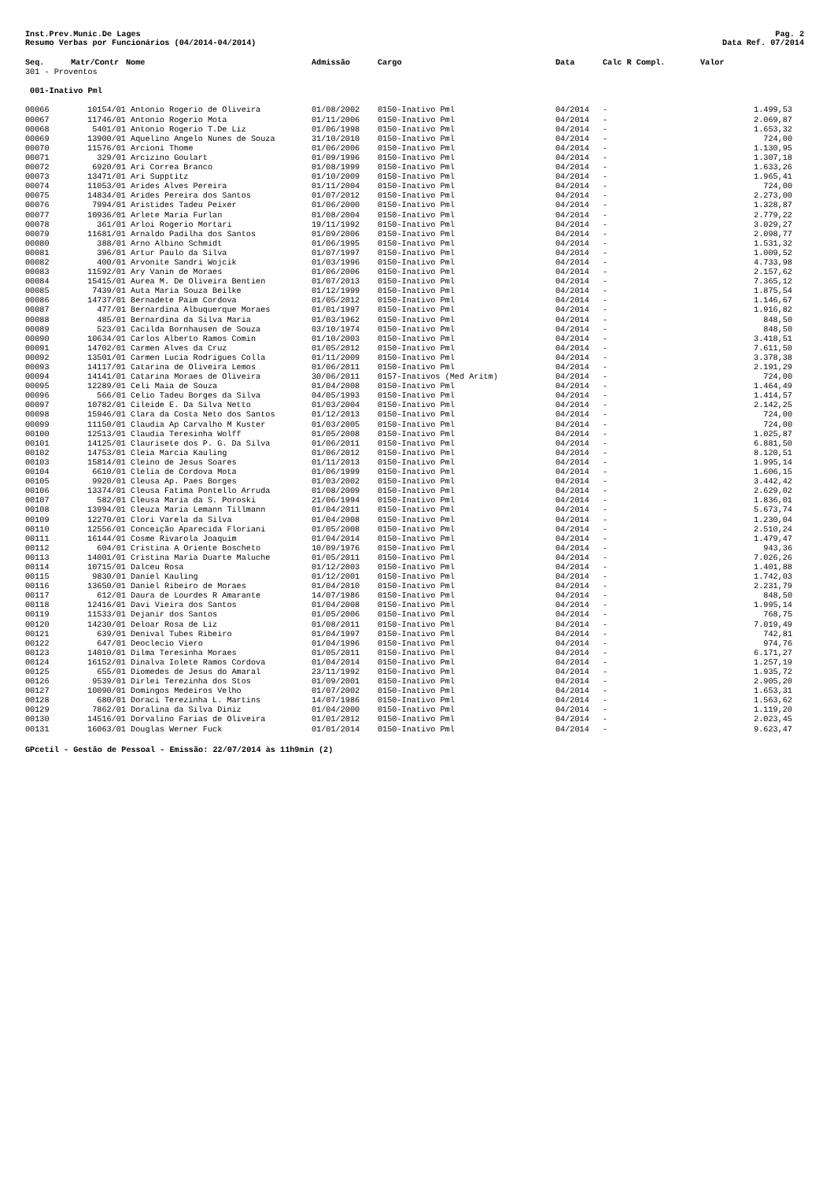Inst.Prev.Munic.De Lages Pag. 2
Resumo Verbas por Funcionários (04/2014-04/2014) Data Ref. 07/2014
| Seq. | Matr/Contr | Nome | Admissão | Cargo | Data | Calc R Compl. | Valor |
| --- | --- | --- | --- | --- | --- | --- | --- |
| 301 - Proventos | | | | | | | |
| 001-Inativo Pml | | | | | | | |
| 00066 | 10154/01 | Antonio Rogerio de Oliveira | 01/08/2002 | 0150-Inativo Pml | 04/2014 | - | 1.499,53 |
| 00067 | 11746/01 | Antonio Rogerio Mota | 01/11/2006 | 0150-Inativo Pml | 04/2014 | - | 2.069,87 |
| 00068 | 5401/01 | Antonio Rogerio T.De Liz | 01/06/1998 | 0150-Inativo Pml | 04/2014 | - | 1.653,32 |
| 00069 | 13900/01 | Aquelino Angelo Nunes de Souza | 31/10/2010 | 0150-Inativo Pml | 04/2014 | - | 724,00 |
| 00070 | 11576/01 | Arcioni Thome | 01/06/2006 | 0150-Inativo Pml | 04/2014 | - | 1.130,95 |
| 00071 | 329/01 | Arcizino Goulart | 01/09/1996 | 0150-Inativo Pml | 04/2014 | - | 1.307,18 |
| 00072 | 6920/01 | Ari Correa Branco | 01/08/1999 | 0150-Inativo Pml | 04/2014 | - | 1.633,26 |
| 00073 | 13471/01 | Ari Supptitz | 01/10/2009 | 0150-Inativo Pml | 04/2014 | - | 1.965,41 |
| 00074 | 11053/01 | Arides Alves Pereira | 01/11/2004 | 0150-Inativo Pml | 04/2014 | - | 724,00 |
| 00075 | 14834/01 | Arides Pereira dos Santos | 01/07/2012 | 0150-Inativo Pml | 04/2014 | - | 2.273,00 |
| 00076 | 7994/01 | Aristides Tadeu Peixer | 01/06/2000 | 0150-Inativo Pml | 04/2014 | - | 1.328,87 |
| 00077 | 10936/01 | Arlete Maria Furlan | 01/08/2004 | 0150-Inativo Pml | 04/2014 | - | 2.779,22 |
| 00078 | 361/01 | Arloi Rogerio Mortari | 19/11/1992 | 0150-Inativo Pml | 04/2014 | - | 3.029,27 |
| 00079 | 11681/01 | Arnaldo Padilha dos Santos | 01/09/2006 | 0150-Inativo Pml | 04/2014 | - | 2.098,77 |
| 00080 | 388/01 | Arno Albino Schmidt | 01/06/1995 | 0150-Inativo Pml | 04/2014 | - | 1.531,32 |
| 00081 | 396/01 | Artur Paulo da Silva | 01/07/1997 | 0150-Inativo Pml | 04/2014 | - | 1.009,52 |
| 00082 | 400/01 | Arvonite Sandri Wojcik | 01/03/1996 | 0150-Inativo Pml | 04/2014 | - | 4.733,98 |
| 00083 | 11592/01 | Ary Vanin de Moraes | 01/06/2006 | 0150-Inativo Pml | 04/2014 | - | 2.157,62 |
| 00084 | 15415/01 | Aurea M. De Oliveira Bentien | 01/07/2013 | 0150-Inativo Pml | 04/2014 | - | 7.365,12 |
| 00085 | 7439/01 | Auta Maria Souza Beilke | 01/12/1999 | 0150-Inativo Pml | 04/2014 | - | 1.875,54 |
| 00086 | 14737/01 | Bernadete Paim Cordova | 01/05/2012 | 0150-Inativo Pml | 04/2014 | - | 1.146,67 |
| 00087 | 477/01 | Bernardina Albuquerque Moraes | 01/01/1997 | 0150-Inativo Pml | 04/2014 | - | 1.916,82 |
| 00088 | 485/01 | Bernardina da Silva Maria | 01/03/1962 | 0150-Inativo Pml | 04/2014 | - | 848,50 |
| 00089 | 523/01 | Cacilda Bornhausen de Souza | 03/10/1974 | 0150-Inativo Pml | 04/2014 | - | 848,50 |
| 00090 | 10634/01 | Carlos Alberto Ramos Comin | 01/10/2003 | 0150-Inativo Pml | 04/2014 | - | 3.418,51 |
| 00091 | 14702/01 | Carmen Alves da Cruz | 01/05/2012 | 0150-Inativo Pml | 04/2014 | - | 7.611,50 |
| 00092 | 13501/01 | Carmen Lucia Rodrigues Colla | 01/11/2009 | 0150-Inativo Pml | 04/2014 | - | 3.378,38 |
| 00093 | 14117/01 | Catarina de Oliveira Lemos | 01/06/2011 | 0150-Inativo Pml | 04/2014 | - | 2.191,29 |
| 00094 | 14141/01 | Catarina Moraes de Oliveira | 30/06/2011 | 0157-Inativos (Med Aritm) | 04/2014 | - | 724,00 |
| 00095 | 12289/01 | Celi Maia de Souza | 01/04/2008 | 0150-Inativo Pml | 04/2014 | - | 1.464,49 |
| 00096 | 566/01 | Celio Tadeu Borges da Silva | 04/05/1993 | 0150-Inativo Pml | 04/2014 | - | 1.414,57 |
| 00097 | 10782/01 | Cileide E. Da Silva Netto | 01/03/2004 | 0150-Inativo Pml | 04/2014 | - | 2.142,25 |
| 00098 | 15946/01 | Clara da Costa Neto dos Santos | 01/12/2013 | 0150-Inativo Pml | 04/2014 | - | 724,00 |
| 00099 | 11150/01 | Claudia Ap Carvalho M Kuster | 01/03/2005 | 0150-Inativo Pml | 04/2014 | - | 724,00 |
| 00100 | 12513/01 | Claudia Teresinha Wolff | 01/05/2008 | 0150-Inativo Pml | 04/2014 | - | 1.025,87 |
| 00101 | 14125/01 | Claurisete dos P. G. Da Silva | 01/06/2011 | 0150-Inativo Pml | 04/2014 | - | 6.881,50 |
| 00102 | 14753/01 | Cleia Marcia Kauling | 01/06/2012 | 0150-Inativo Pml | 04/2014 | - | 8.120,51 |
| 00103 | 15814/01 | Cleino de Jesus Soares | 01/11/2013 | 0150-Inativo Pml | 04/2014 | - | 1.995,14 |
| 00104 | 6610/01 | Clelia de Cordova Mota | 01/06/1999 | 0150-Inativo Pml | 04/2014 | - | 1.606,15 |
| 00105 | 9920/01 | Cleusa Ap. Paes Borges | 01/03/2002 | 0150-Inativo Pml | 04/2014 | - | 3.442,42 |
| 00106 | 13374/01 | Cleusa Fatima Pontello Arruda | 01/08/2009 | 0150-Inativo Pml | 04/2014 | - | 2.629,02 |
| 00107 | 582/01 | Cleusa Maria da S. Poroski | 21/06/1994 | 0150-Inativo Pml | 04/2014 | - | 1.836,01 |
| 00108 | 13994/01 | Cleuza Maria Lemann Tillmann | 01/04/2011 | 0150-Inativo Pml | 04/2014 | - | 5.673,74 |
| 00109 | 12270/01 | Clori Varela da Silva | 01/04/2008 | 0150-Inativo Pml | 04/2014 | - | 1.230,04 |
| 00110 | 12556/01 | Conceição Aparecida Floriani | 01/05/2008 | 0150-Inativo Pml | 04/2014 | - | 2.510,24 |
| 00111 | 16144/01 | Cosme Rivarola Joaquim | 01/04/2014 | 0150-Inativo Pml | 04/2014 | - | 1.479,47 |
| 00112 | 604/01 | Cristina A Oriente Boscheto | 10/09/1976 | 0150-Inativo Pml | 04/2014 | - | 943,36 |
| 00113 | 14001/01 | Cristina Maria Duarte Maluche | 01/05/2011 | 0150-Inativo Pml | 04/2014 | - | 7.026,26 |
| 00114 | 10715/01 | Dalceu Rosa | 01/12/2003 | 0150-Inativo Pml | 04/2014 | - | 1.401,88 |
| 00115 | 9830/01 | Daniel Kauling | 01/12/2001 | 0150-Inativo Pml | 04/2014 | - | 1.742,03 |
| 00116 | 13650/01 | Daniel Ribeiro de Moraes | 01/04/2010 | 0150-Inativo Pml | 04/2014 | - | 2.231,79 |
| 00117 | 612/01 | Daura de Lourdes R Amarante | 14/07/1986 | 0150-Inativo Pml | 04/2014 | - | 848,50 |
| 00118 | 12416/01 | Davi Vieira dos Santos | 01/04/2008 | 0150-Inativo Pml | 04/2014 | - | 1.995,14 |
| 00119 | 11533/01 | Dejanir dos Santos | 01/05/2006 | 0150-Inativo Pml | 04/2014 | - | 768,75 |
| 00120 | 14230/01 | Deloar Rosa de Liz | 01/08/2011 | 0150-Inativo Pml | 04/2014 | - | 7.019,49 |
| 00121 | 639/01 | Denival Tubes Ribeiro | 01/04/1997 | 0150-Inativo Pml | 04/2014 | - | 742,81 |
| 00122 | 647/01 | Deoclecio Viero | 01/04/1996 | 0150-Inativo Pml | 04/2014 | - | 974,76 |
| 00123 | 14010/01 | Dilma Teresinha Moraes | 01/05/2011 | 0150-Inativo Pml | 04/2014 | - | 6.171,27 |
| 00124 | 16152/01 | Dinalva Iolete Ramos Cordova | 01/04/2014 | 0150-Inativo Pml | 04/2014 | - | 1.257,19 |
| 00125 | 655/01 | Diomedes de Jesus do Amaral | 23/11/1992 | 0150-Inativo Pml | 04/2014 | - | 1.935,72 |
| 00126 | 9539/01 | Dirlei Terezinha dos Stos | 01/09/2001 | 0150-Inativo Pml | 04/2014 | - | 2.905,20 |
| 00127 | 10090/01 | Domingos Medeiros Velho | 01/07/2002 | 0150-Inativo Pml | 04/2014 | - | 1.653,31 |
| 00128 | 680/01 | Doraci Terezinha L. Martins | 14/07/1986 | 0150-Inativo Pml | 04/2014 | - | 1.563,62 |
| 00129 | 7862/01 | Doralina da Silva Diniz | 01/04/2000 | 0150-Inativo Pml | 04/2014 | - | 1.119,20 |
| 00130 | 14516/01 | Dorvalino Farias de Oliveira | 01/01/2012 | 0150-Inativo Pml | 04/2014 | - | 2.023,45 |
| 00131 | 16063/01 | Douglas Werner Fuck | 01/01/2014 | 0150-Inativo Pml | 04/2014 | - | 9.623,47 |
GPcetil - Gestão de Pessoal - Emissão: 22/07/2014 às 11h9min (2)